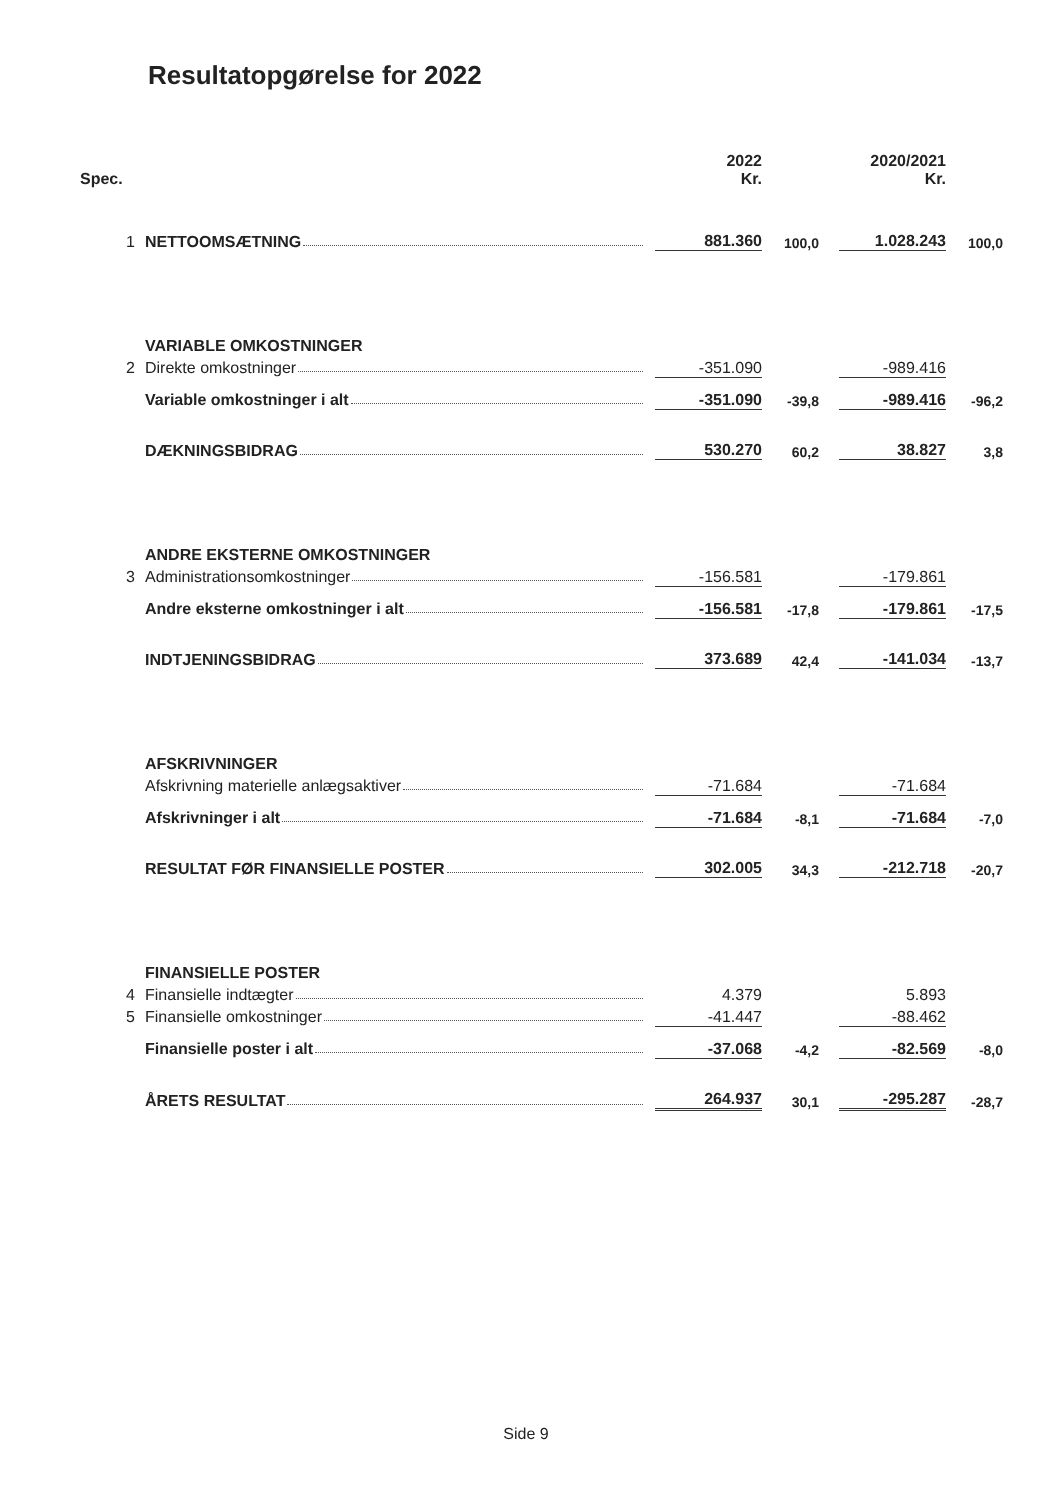Resultatopgørelse for 2022
| Spec. | | | 2022 Kr. | | | 2020/2021 Kr. | |
| 1 | NETTOOMSÆTNING | | 881.360 | 100,0 | | 1.028.243 | 100,0 |
| | VARIABLE OMKOSTNINGER | | | | | | |
| 2 | Direkte omkostninger | | -351.090 | | | -989.416 | |
| | Variable omkostninger i alt | | -351.090 | -39,8 | | -989.416 | -96,2 |
| | DÆKNINGSBIDRAG | | 530.270 | 60,2 | | 38.827 | 3,8 |
| | ANDRE EKSTERNE OMKOSTNINGER | | | | | | |
| 3 | Administrationsomkostninger | | -156.581 | | | -179.861 | |
| | Andre eksterne omkostninger i alt | | -156.581 | -17,8 | | -179.861 | -17,5 |
| | INDTJENINGSBIDRAG | | 373.689 | 42,4 | | -141.034 | -13,7 |
| | AFSKRIVNINGER | | | | | | |
| | Afskrivning materielle anlægsaktiver | | -71.684 | | | -71.684 | |
| | Afskrivninger i alt | | -71.684 | -8,1 | | -71.684 | -7,0 |
| | RESULTAT FØR FINANSIELLE POSTER | | 302.005 | 34,3 | | -212.718 | -20,7 |
| | FINANSIELLE POSTER | | | | | | |
| 4 | Finansielle indtægter | | 4.379 | | | 5.893 | |
| 5 | Finansielle omkostninger | | -41.447 | | | -88.462 | |
| | Finansielle poster i alt | | -37.068 | -4,2 | | -82.569 | -8,0 |
| | ÅRETS RESULTAT | | 264.937 | 30,1 | | -295.287 | -28,7 |
Side 9